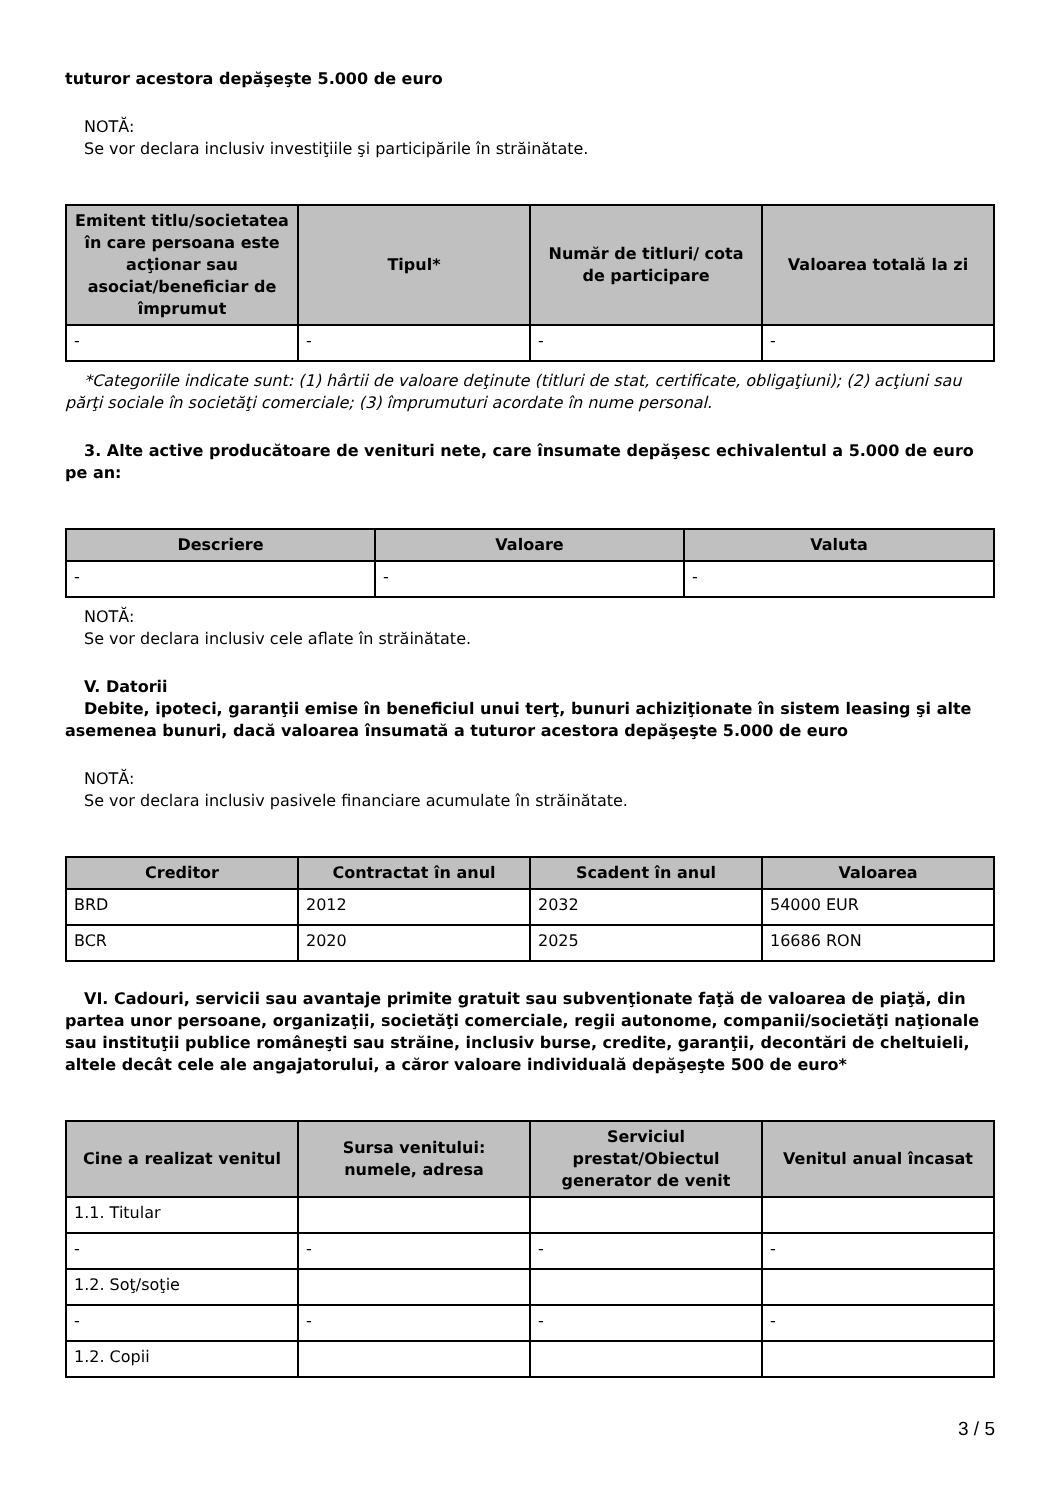tuturor acestora depăşeşte 5.000 de euro
NOTĂ:
Se vor declara inclusiv investiţiile şi participările în străinătate.
| Emitent titlu/societatea în care persoana este acţionar sau asociat/beneficiar de împrumut | Tipul* | Număr de titluri/ cota de participare | Valoarea totală la zi |
| --- | --- | --- | --- |
| - | - | - | - |
*Categoriile indicate sunt: (1) hârtii de valoare deţinute (titluri de stat, certificate, obligaţiuni); (2) acţiuni sau
părţi sociale în societăţi comerciale; (3) împrumuturi acordate în nume personal.
3. Alte active producătoare de venituri nete, care însumate depăşesc echivalentul a 5.000 de euro
pe an:
| Descriere | Valoare | Valuta |
| --- | --- | --- |
| - | - | - |
NOTĂ:
Se vor declara inclusiv cele aflate în străinătate.
V. Datorii
Debite, ipoteci, garanţii emise în beneficiul unui terţ, bunuri achiziţionate în sistem leasing şi alte
asemenea bunuri, dacă valoarea însumată a tuturor acestora depăşeşte 5.000 de euro
NOTĂ:
Se vor declara inclusiv pasivele financiare acumulate în străinătate.
| Creditor | Contractat în anul | Scadent în anul | Valoarea |
| --- | --- | --- | --- |
| BRD | 2012 | 2032 | 54000 EUR |
| BCR | 2020 | 2025 | 16686 RON |
VI. Cadouri, servicii sau avantaje primite gratuit sau subvenţionate faţă de valoarea de piaţă, din
partea unor persoane, organizaţii, societăţi comerciale, regii autonome, companii/societăţi naţionale sau instituţii publice româneşti sau străine, inclusiv burse, credite, garanţii, decontări de cheltuieli, altele decât cele ale angajatorului, a căror valoare individuală depăşeşte 500 de euro*
| Cine a realizat venitul | Sursa venitului: numele, adresa | Serviciul prestat/Obiectul generator de venit | Venitul anual încasat |
| --- | --- | --- | --- |
| 1.1. Titular | | | |
| - | - | - | - |
| 1.2. Soţ/soţie | | | |
| - | - | - | - |
| 1.2. Copii | | | |
3 / 5